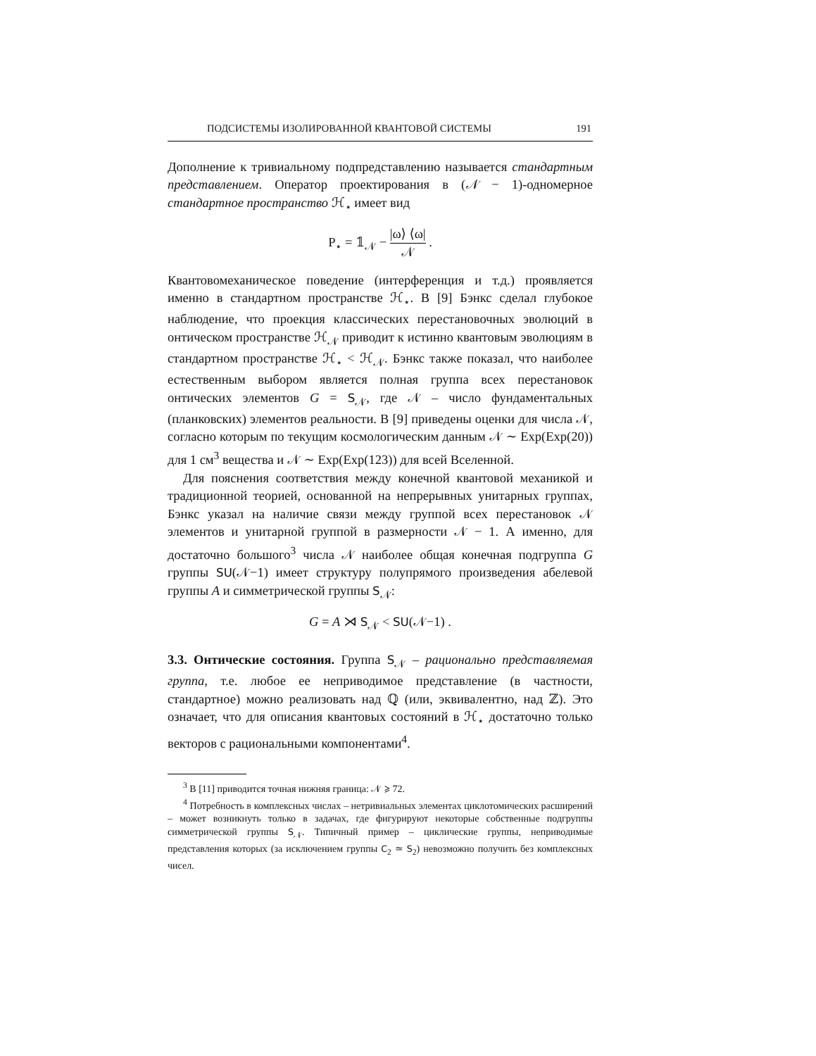ПОДСИСТЕМЫ ИЗОЛИРОВАННОЙ КВАНТОВОЙ СИСТЕМЫ 191
Дополнение к тривиальному подпредставлению называется стандартным представлением. Оператор проектирования в (𝒩 − 1)-одномерное стандартное пространство ℋ<sub>⋆</sub> имеет вид
P<sub>⋆</sub> = 𝟙<sub>𝒩</sub> − |ω⟩ ⟨ω| 𝒩 .
Квантовомеханическое поведение (интерференция и т.д.) проявляется именно в стандартном пространстве ℋ<sub>⋆</sub>. В [9] Бэнкс сделал глубокое наблюдение, что проекция классических перестановочных эволюций в онтическом пространстве ℋ<sub>𝒩</sub> приводит к истинно квантовым эволюциям в стандартном пространстве ℋ<sub>⋆</sub> < ℋ<sub>𝒩</sub>. Бэнкс также показал, что наиболее естественным выбором является полная группа всех перестановок онтических элементов G = S<sub>𝒩</sub>, где 𝒩 – число фундаментальных (планковских) элементов реальности. В [9] приведены оценки для числа 𝒩, согласно которым по текущим космологическим данным 𝒩 ∼ Exp(Exp(20)) для 1 см<sup>3</sup> вещества и 𝒩 ∼ Exp(Exp(123)) для всей Вселенной.
Для пояснения соответствия между конечной квантовой механикой и традиционной теорией, основанной на непрерывных унитарных группах, Бэнкс указал на наличие связи между группой всех перестановок 𝒩 элементов и унитарной группой в размерности 𝒩 − 1. А именно, для достаточно большого<sup>3</sup> числа 𝒩 наиболее общая конечная подгруппа G группы SU(𝒩−1) имеет структуру полупрямого произведения абелевой группы A и симметрической группы S<sub>𝒩</sub>:
G = A ⋊ S<sub>𝒩</sub> < SU(𝒩−1) .
3.3. Онтические состояния. Группа S<sub>𝒩</sub> – рационально представляемая группа, т.е. любое ее неприводимое представление (в частности, стандартное) можно реализовать над ℚ (или, эквивалентно, над ℤ). Это означает, что для описания квантовых состояний в ℋ<sub>⋆</sub> достаточно только векторов с рациональными компонентами<sup>4</sup>.
<sup>3</sup> В [11] приводится точная нижняя граница: 𝒩 ⩾ 72.
<sup>4</sup> Потребность в комплексных числах – нетривиальных элементах циклотомических расширений – может возникнуть только в задачах, где фигурируют некоторые собственные подгруппы симметрической группы S<sub>𝒩</sub>. Типичный пример – циклические группы, неприводимые представления которых (за исключением группы C<sub>2</sub> ≃ S<sub>2</sub>) невозможно получить без комплексных чисел.